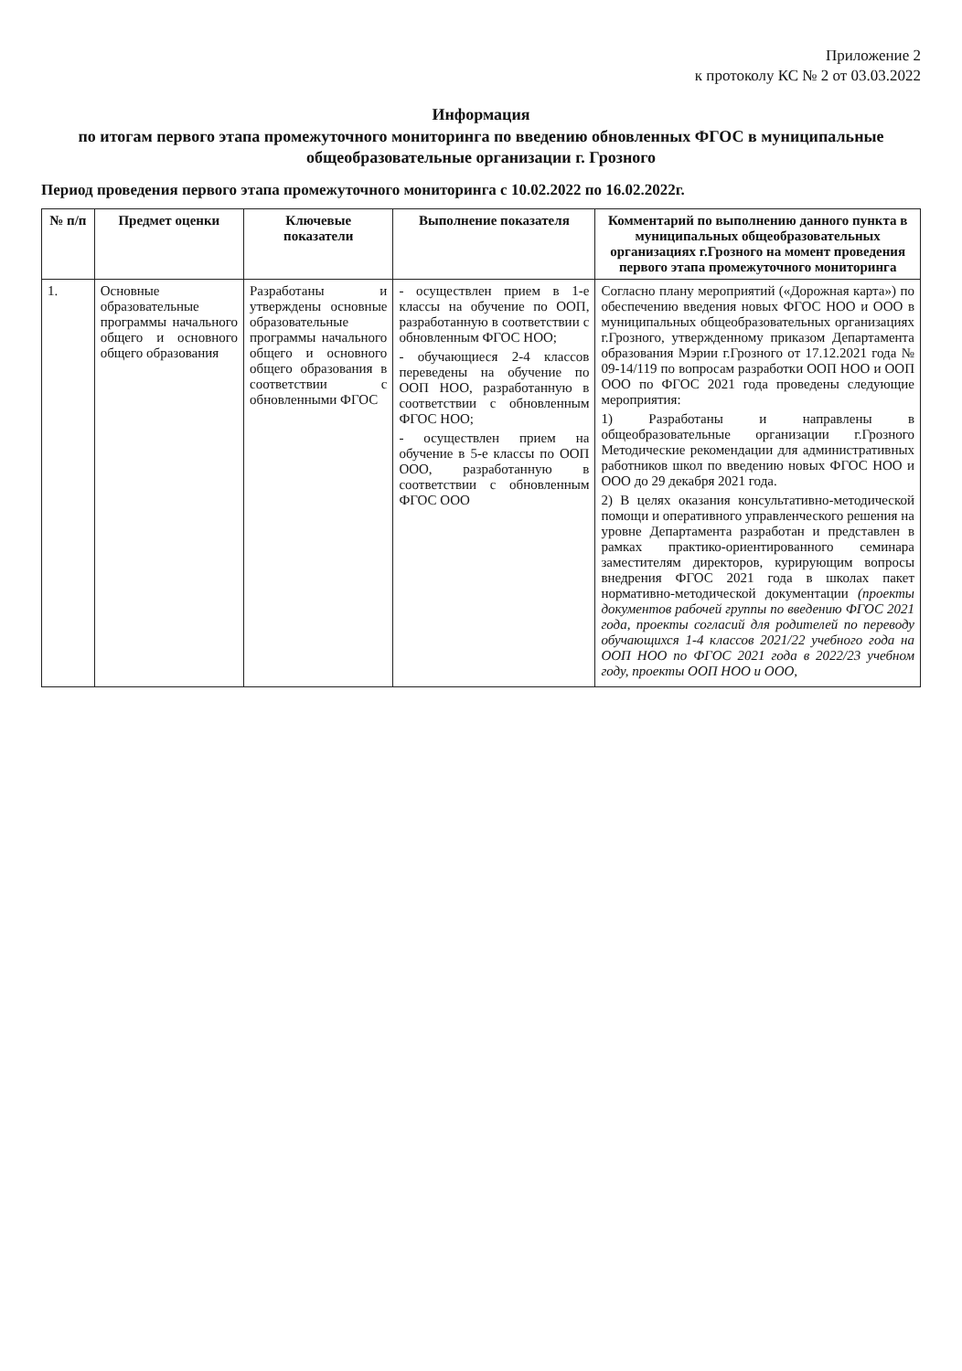Приложение 2
к протоколу КС № 2 от 03.03.2022
Информация
по итогам первого этапа промежуточного мониторинга по введению обновленных ФГОС в муниципальные общеобразовательные организации г. Грозного
Период проведения первого этапа промежуточного мониторинга с 10.02.2022 по 16.02.2022г.
| № п/п | Предмет оценки | Ключевые показатели | Выполнение показателя | Комментарий по выполнению данного пункта в муниципальных общеобразовательных организациях г.Грозного на момент проведения первого этапа промежуточного мониторинга |
| --- | --- | --- | --- | --- |
| 1. | Основные образовательные программы начального общего и основного общего образования | Разработаны и утверждены основные образовательные программы начального общего и основного общего образования в соответствии с обновленными ФГОС | - осуществлен прием в 1-е классы на обучение по ООП, разработанную в соответствии с обновленным ФГОС НОО; - обучающиеся 2-4 классов переведены на обучение по ООП НОО, разработанную в соответствии с обновленным ФГОС НОО; - осуществлен прием на обучение в 5-е классы по ООП ООО, разработанную в соответствии с обновленным ФГОС ООО | Согласно плану мероприятий («Дорожная карта») по обеспечению введения новых ФГОС НОО и ООО в муниципальных общеобразовательных организациях г.Грозного, утвержденному приказом Департамента образования Мэрии г.Грозного от 17.12.2021 года № 09-14/119 по вопросам разработки ООП НОО и ООП ООО по ФГОС 2021 года проведены следующие мероприятия: 1) Разработаны и направлены в общеобразовательные организации г.Грозного Методические рекомендации для административных работников школ по введению новых ФГОС НОО и ООО до 29 декабря 2021 года. 2) В целях оказания консультативно-методической помощи и оперативного управленческого решения на уровне Департамента разработан и представлен в рамках практико-ориентированного семинара заместителям директоров, курирующим вопросы внедрения ФГОС 2021 года в школах пакет нормативно-методической документации (проекты документов рабочей группы по введению ФГОС 2021 года, проекты согласий для родителей по переводу обучающихся 1-4 классов 2021/22 учебного года на ООП НОО по ФГОС 2021 года в 2022/23 учебном году, проекты ООП НОО и ООО, |